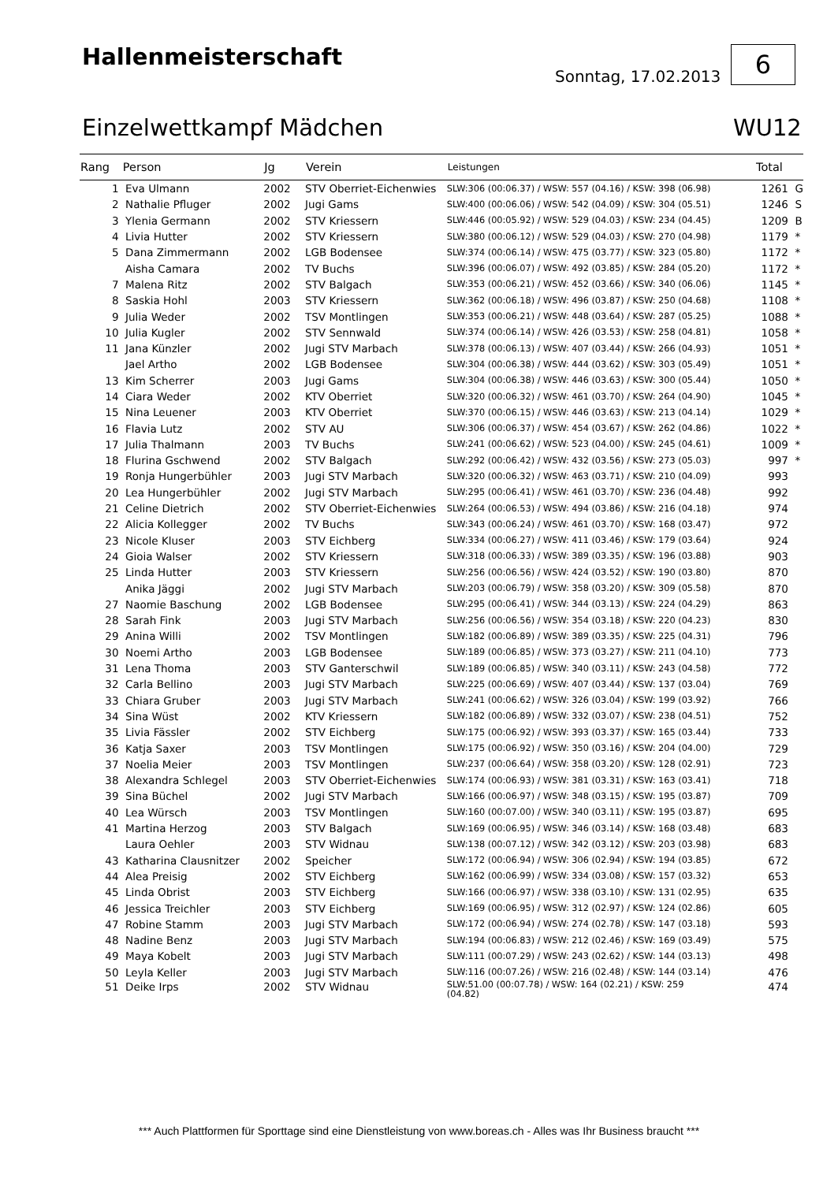Hallenmeisterschaft
Sonntag, 17.02.2013
6
Einzelwettkampf Mädchen WU12
| Rang | Person | Jg | Verein | Leistungen | Total | |
| --- | --- | --- | --- | --- | --- | --- |
| 1 | Eva Ulmann | 2002 | STV Oberriet-Eichenwies | SLW:306 (00:06.37) / WSW: 557 (04.16) / KSW: 398 (06.98) | 1261 | G |
| 2 | Nathalie Pfluger | 2002 | Jugi Gams | SLW:400 (00:06.06) / WSW: 542 (04.09) / KSW: 304 (05.51) | 1246 | S |
| 3 | Ylenia Germann | 2002 | STV Kriessern | SLW:446 (00:05.92) / WSW: 529 (04.03) / KSW: 234 (04.45) | 1209 | B |
| 4 | Livia Hutter | 2002 | STV Kriessern | SLW:380 (00:06.12) / WSW: 529 (04.03) / KSW: 270 (04.98) | 1179 | * |
| 5 | Dana Zimmermann | 2002 | LGB Bodensee | SLW:374 (00:06.14) / WSW: 475 (03.77) / KSW: 323 (05.80) | 1172 | * |
| | Aisha Camara | 2002 | TV Buchs | SLW:396 (00:06.07) / WSW: 492 (03.85) / KSW: 284 (05.20) | 1172 | * |
| 7 | Malena Ritz | 2002 | STV Balgach | SLW:353 (00:06.21) / WSW: 452 (03.66) / KSW: 340 (06.06) | 1145 | * |
| 8 | Saskia Hohl | 2003 | STV Kriessern | SLW:362 (00:06.18) / WSW: 496 (03.87) / KSW: 250 (04.68) | 1108 | * |
| 9 | Julia Weder | 2002 | TSV Montlingen | SLW:353 (00:06.21) / WSW: 448 (03.64) / KSW: 287 (05.25) | 1088 | * |
| 10 | Julia Kugler | 2002 | STV Sennwald | SLW:374 (00:06.14) / WSW: 426 (03.53) / KSW: 258 (04.81) | 1058 | * |
| 11 | Jana Künzler | 2002 | Jugi STV Marbach | SLW:378 (00:06.13) / WSW: 407 (03.44) / KSW: 266 (04.93) | 1051 | * |
| | Jael Artho | 2002 | LGB Bodensee | SLW:304 (00:06.38) / WSW: 444 (03.62) / KSW: 303 (05.49) | 1051 | * |
| 13 | Kim Scherrer | 2003 | Jugi Gams | SLW:304 (00:06.38) / WSW: 446 (03.63) / KSW: 300 (05.44) | 1050 | * |
| 14 | Ciara Weder | 2002 | KTV Oberriet | SLW:320 (00:06.32) / WSW: 461 (03.70) / KSW: 264 (04.90) | 1045 | * |
| 15 | Nina Leuener | 2003 | KTV Oberriet | SLW:370 (00:06.15) / WSW: 446 (03.63) / KSW: 213 (04.14) | 1029 | * |
| 16 | Flavia Lutz | 2002 | STV AU | SLW:306 (00:06.37) / WSW: 454 (03.67) / KSW: 262 (04.86) | 1022 | * |
| 17 | Julia Thalmann | 2003 | TV Buchs | SLW:241 (00:06.62) / WSW: 523 (04.00) / KSW: 245 (04.61) | 1009 | * |
| 18 | Flurina Gschwend | 2002 | STV Balgach | SLW:292 (00:06.42) / WSW: 432 (03.56) / KSW: 273 (05.03) | 997 | * |
| 19 | Ronja Hungerbühler | 2003 | Jugi STV Marbach | SLW:320 (00:06.32) / WSW: 463 (03.71) / KSW: 210 (04.09) | 993 | |
| 20 | Lea Hungerbühler | 2002 | Jugi STV Marbach | SLW:295 (00:06.41) / WSW: 461 (03.70) / KSW: 236 (04.48) | 992 | |
| 21 | Celine Dietrich | 2002 | STV Oberriet-Eichenwies | SLW:264 (00:06.53) / WSW: 494 (03.86) / KSW: 216 (04.18) | 974 | |
| 22 | Alicia Kollegger | 2002 | TV Buchs | SLW:343 (00:06.24) / WSW: 461 (03.70) / KSW: 168 (03.47) | 972 | |
| 23 | Nicole Kluser | 2003 | STV Eichberg | SLW:334 (00:06.27) / WSW: 411 (03.46) / KSW: 179 (03.64) | 924 | |
| 24 | Gioia Walser | 2002 | STV Kriessern | SLW:318 (00:06.33) / WSW: 389 (03.35) / KSW: 196 (03.88) | 903 | |
| 25 | Linda Hutter | 2003 | STV Kriessern | SLW:256 (00:06.56) / WSW: 424 (03.52) / KSW: 190 (03.80) | 870 | |
| | Anika Jäggi | 2002 | Jugi STV Marbach | SLW:203 (00:06.79) / WSW: 358 (03.20) / KSW: 309 (05.58) | 870 | |
| 27 | Naomie Baschung | 2002 | LGB Bodensee | SLW:295 (00:06.41) / WSW: 344 (03.13) / KSW: 224 (04.29) | 863 | |
| 28 | Sarah Fink | 2003 | Jugi STV Marbach | SLW:256 (00:06.56) / WSW: 354 (03.18) / KSW: 220 (04.23) | 830 | |
| 29 | Anina Willi | 2002 | TSV Montlingen | SLW:182 (00:06.89) / WSW: 389 (03.35) / KSW: 225 (04.31) | 796 | |
| 30 | Noemi Artho | 2003 | LGB Bodensee | SLW:189 (00:06.85) / WSW: 373 (03.27) / KSW: 211 (04.10) | 773 | |
| 31 | Lena Thoma | 2003 | STV Ganterschwil | SLW:189 (00:06.85) / WSW: 340 (03.11) / KSW: 243 (04.58) | 772 | |
| 32 | Carla Bellino | 2003 | Jugi STV Marbach | SLW:225 (00:06.69) / WSW: 407 (03.44) / KSW: 137 (03.04) | 769 | |
| 33 | Chiara Gruber | 2003 | Jugi STV Marbach | SLW:241 (00:06.62) / WSW: 326 (03.04) / KSW: 199 (03.92) | 766 | |
| 34 | Sina Wüst | 2002 | KTV Kriessern | SLW:182 (00:06.89) / WSW: 332 (03.07) / KSW: 238 (04.51) | 752 | |
| 35 | Livia Fässler | 2002 | STV Eichberg | SLW:175 (00:06.92) / WSW: 393 (03.37) / KSW: 165 (03.44) | 733 | |
| 36 | Katja Saxer | 2003 | TSV Montlingen | SLW:175 (00:06.92) / WSW: 350 (03.16) / KSW: 204 (04.00) | 729 | |
| 37 | Noelia Meier | 2003 | TSV Montlingen | SLW:237 (00:06.64) / WSW: 358 (03.20) / KSW: 128 (02.91) | 723 | |
| 38 | Alexandra Schlegel | 2003 | STV Oberriet-Eichenwies | SLW:174 (00:06.93) / WSW: 381 (03.31) / KSW: 163 (03.41) | 718 | |
| 39 | Sina Büchel | 2002 | Jugi STV Marbach | SLW:166 (00:06.97) / WSW: 348 (03.15) / KSW: 195 (03.87) | 709 | |
| 40 | Lea Würsch | 2003 | TSV Montlingen | SLW:160 (00:07.00) / WSW: 340 (03.11) / KSW: 195 (03.87) | 695 | |
| 41 | Martina Herzog | 2003 | STV Balgach | SLW:169 (00:06.95) / WSW: 346 (03.14) / KSW: 168 (03.48) | 683 | |
| | Laura Oehler | 2003 | STV Widnau | SLW:138 (00:07.12) / WSW: 342 (03.12) / KSW: 203 (03.98) | 683 | |
| 43 | Katharina Clausnitzer | 2002 | Speicher | SLW:172 (00:06.94) / WSW: 306 (02.94) / KSW: 194 (03.85) | 672 | |
| 44 | Alea Preisig | 2002 | STV Eichberg | SLW:162 (00:06.99) / WSW: 334 (03.08) / KSW: 157 (03.32) | 653 | |
| 45 | Linda Obrist | 2003 | STV Eichberg | SLW:166 (00:06.97) / WSW: 338 (03.10) / KSW: 131 (02.95) | 635 | |
| 46 | Jessica Treichler | 2003 | STV Eichberg | SLW:169 (00:06.95) / WSW: 312 (02.97) / KSW: 124 (02.86) | 605 | |
| 47 | Robine Stamm | 2003 | Jugi STV Marbach | SLW:172 (00:06.94) / WSW: 274 (02.78) / KSW: 147 (03.18) | 593 | |
| 48 | Nadine Benz | 2003 | Jugi STV Marbach | SLW:194 (00:06.83) / WSW: 212 (02.46) / KSW: 169 (03.49) | 575 | |
| 49 | Maya Kobelt | 2003 | Jugi STV Marbach | SLW:111 (00:07.29) / WSW: 243 (02.62) / KSW: 144 (03.13) | 498 | |
| 50 | Leyla Keller | 2003 | Jugi STV Marbach | SLW:116 (00:07.26) / WSW: 216 (02.48) / KSW: 144 (03.14) | 476 | |
| 51 | Deike Irps | 2002 | STV Widnau | SLW:51.00 (00:07.78) / WSW: 164 (02.21) / KSW: 259 (04.82) | 474 | |
*** Auch Plattformen für Sporttage sind eine Dienstleistung von www.boreas.ch - Alles was Ihr Business braucht ***